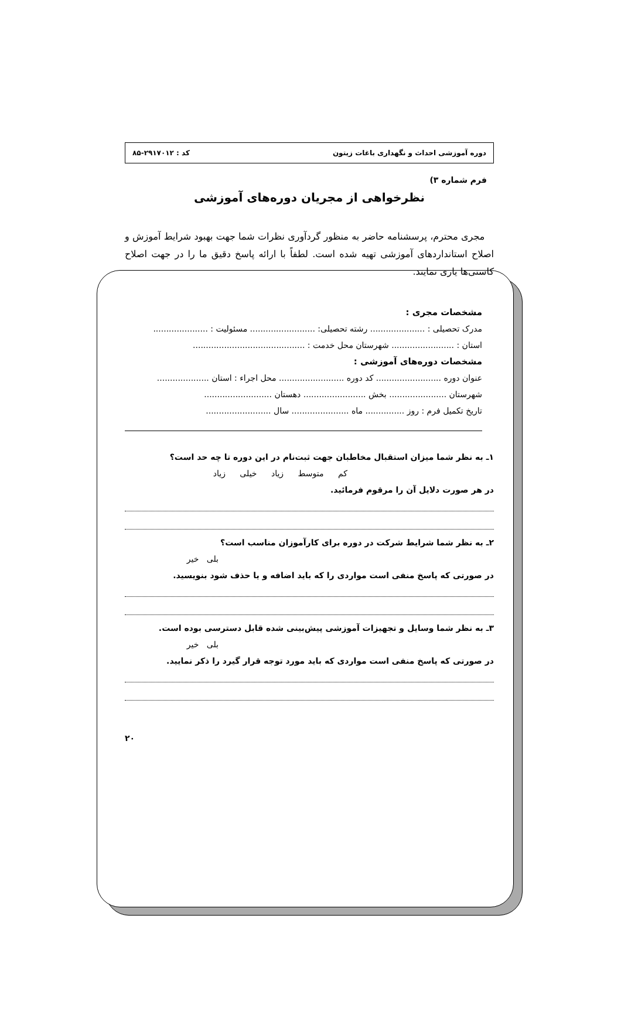دوره آموزشی احداث و نگهداری باغات زیتون کد : ۲۹۱۷۰۱۲-۸۵
فرم شماره ۳)
نظرخواهی از مجریان دوره‌های آموزشی
مجری محترم، پرسشنامه حاضر به منظور گردآوری نظرات شما جهت بهبود شرایط آموزش و اصلاح استانداردهای آموزشی تهیه شده است. لطفاً با ارائه پاسخ دقیق ما را در جهت اصلاح کاستی‌ها یاری نمایند.
مشخصات مجری :
مدرک تحصیلی : ..................... رشته تحصیلی: ......................... مسئولیت : .....................
استان : ........................ شهرستان محل خدمت : ...........................................
مشخصات دوره‌های آموزشی :
عنوان دوره ......................... کد دوره ......................... محل اجراء : استان ....................
شهرستان ...................... بخش ........................ دهستان ..........................
تاریخ تکمیل فرم : روز ............... ماه ...................... سال .........................
۱ـ به نظر شما میزان استقبال مخاطبان جهت ثبت‌نام در این دوره تا چه حد است؟
کم متوسط زیاد خیلی زیاد
در هر صورت دلایل آن را مرقوم فرمائید.
۲ـ به نظر شما شرایط شرکت در دوره برای کارآموزان مناسب است؟
بلی خیر
در صورتی که پاسخ منفی است مواردی را که باید اضافه و یا حذف شود بنویسید.
۳ـ به نظر شما وسایل و تجهیزات آموزشی پیش‌بینی شده قابل دسترسی بوده است.
بلی خیر
در صورتی که پاسخ منفی است مواردی که باید مورد توجه قرار گیرد را ذکر نمایید.
۲۰